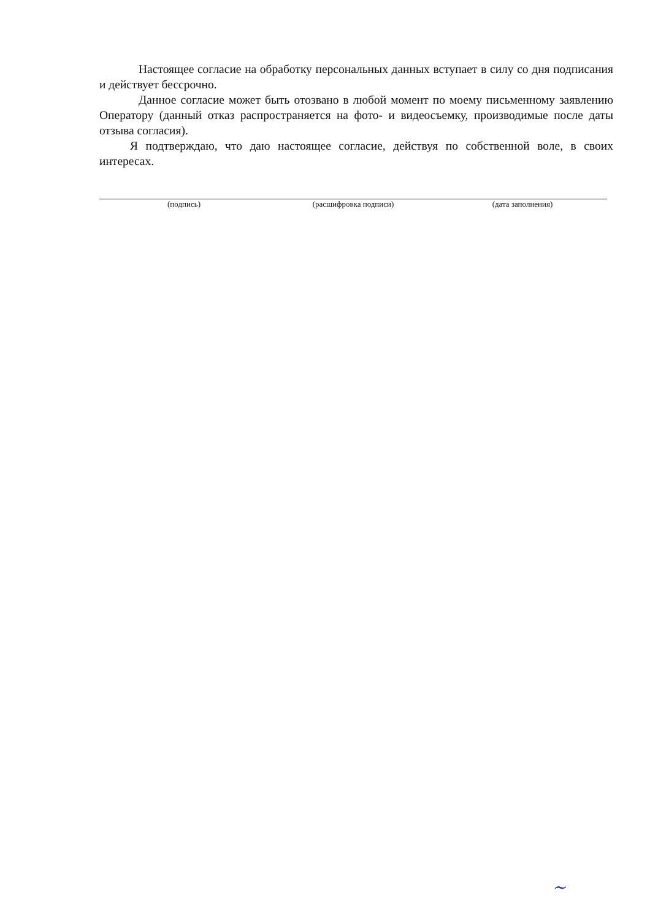Настоящее согласие на обработку персональных данных вступает в силу со дня подписания и действует бессрочно.
Данное согласие может быть отозвано в любой момент по моему письменному заявлению Оператору (данный отказ распространяется на фото- и видеосъемку, производимые после даты отзыва согласия).
Я подтверждаю, что даю настоящее согласие, действуя по собственной воле, в своих интересах.
(подпись) (расшифровка подписи) (дата заполнения)
~